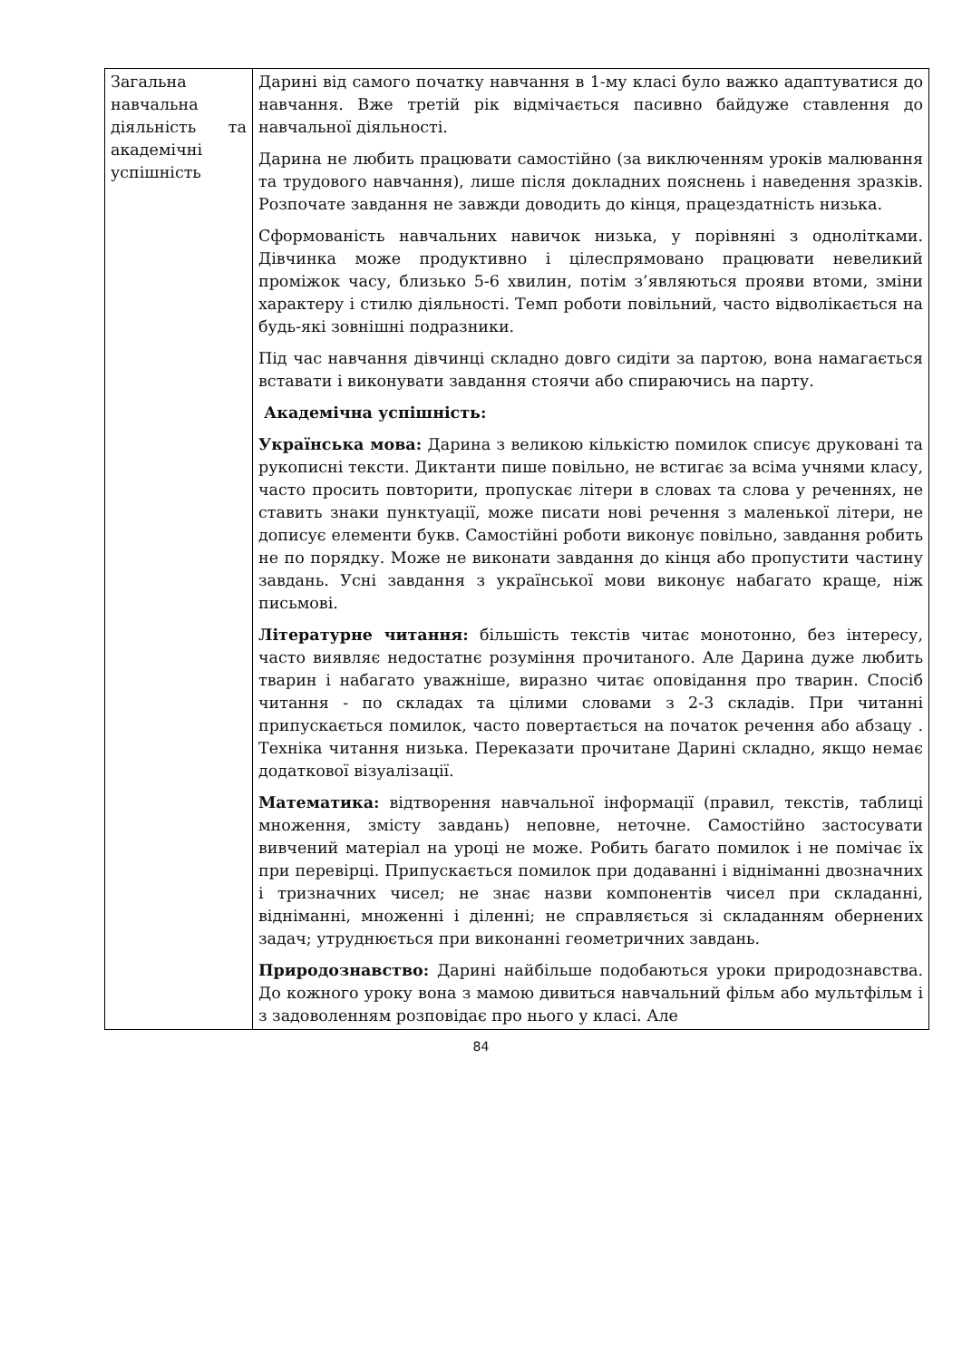| Загальна навчальна діяльність та академічні успішність | Дарині від самого початку навчання в 1-му класі було важко адаптуватися до навчання. Вже третій рік відмічається пасивно байдуже ставлення до навчальної діяльності. Дарина не любить працювати самостійно (за виключенням уроків малювання та трудового навчання), лише після докладних пояснень і наведення зразків. Розпочате завдання не завжди доводить до кінця, працездатність низька. Сформованість навчальних навичок низька, у порівняні з однолітками. Дівчинка може продуктивно і цілеспрямовано працювати невеликий проміжок часу, близько 5-6 хвилин, потім з’являються прояви втоми, зміни характеру і стилю діяльності. Темп роботи повільний, часто відволікається на будь-які зовнішні подразники. Під час навчання дівчинці складно довго сидіти за партою, вона намагається вставати і виконувати завдання стоячи або спираючись на парту. Академічна успішність: Українська мова: Дарина з великою кількістю помилок списує друковані та рукописні тексти. Диктанти пише повільно, не встигає за всіма учнями класу, часто просить повторити, пропускає літери в словах та слова у реченнях, не ставить знаки пунктуації, може писати нові речення з маленької літери, не дописує елементи букв. Самостійні роботи виконує повільно, завдання робить не по порядку. Може не виконати завдання до кінця або пропустити частину завдань. Усні завдання з української мови виконує набагато краще, ніж письмові. Літературне читання: більшість текстів читає монотонно, без інтересу, часто виявляє недостатнє розуміння прочитаного. Але Дарина дуже любить тварин і набагато уважніше, виразно читає оповідання про тварин. Спосіб читання - по складах та цілими словами з 2-3 складів. При читанні припускається помилок, часто повертається на початок речення або абзацу . Техніка читання низька. Переказати прочитане Дарині складно, якщо немає додаткової візуалізації. Математика: відтворення навчальної інформації (правил, текстів, таблиці множення, змісту завдань) неповне, неточне. Самостійно застосувати вивчений матеріал на уроці не може. Робить багато помилок і не помічає їх при перевірці. Припускається помилок при додаванні і відніманні двозначних і тризначних чисел; не знає назви компонентів чисел при складанні, відніманні, множенні і діленні; не справляється зі складанням обернених задач; утруднюється при виконанні геометричних завдань. Природознавство: Дарині найбільше подобаються уроки природознавства. До кожного уроку вона з мамою дивиться навчальний фільм або мультфільм і з задоволенням розповідає про нього у класі. Але |
84